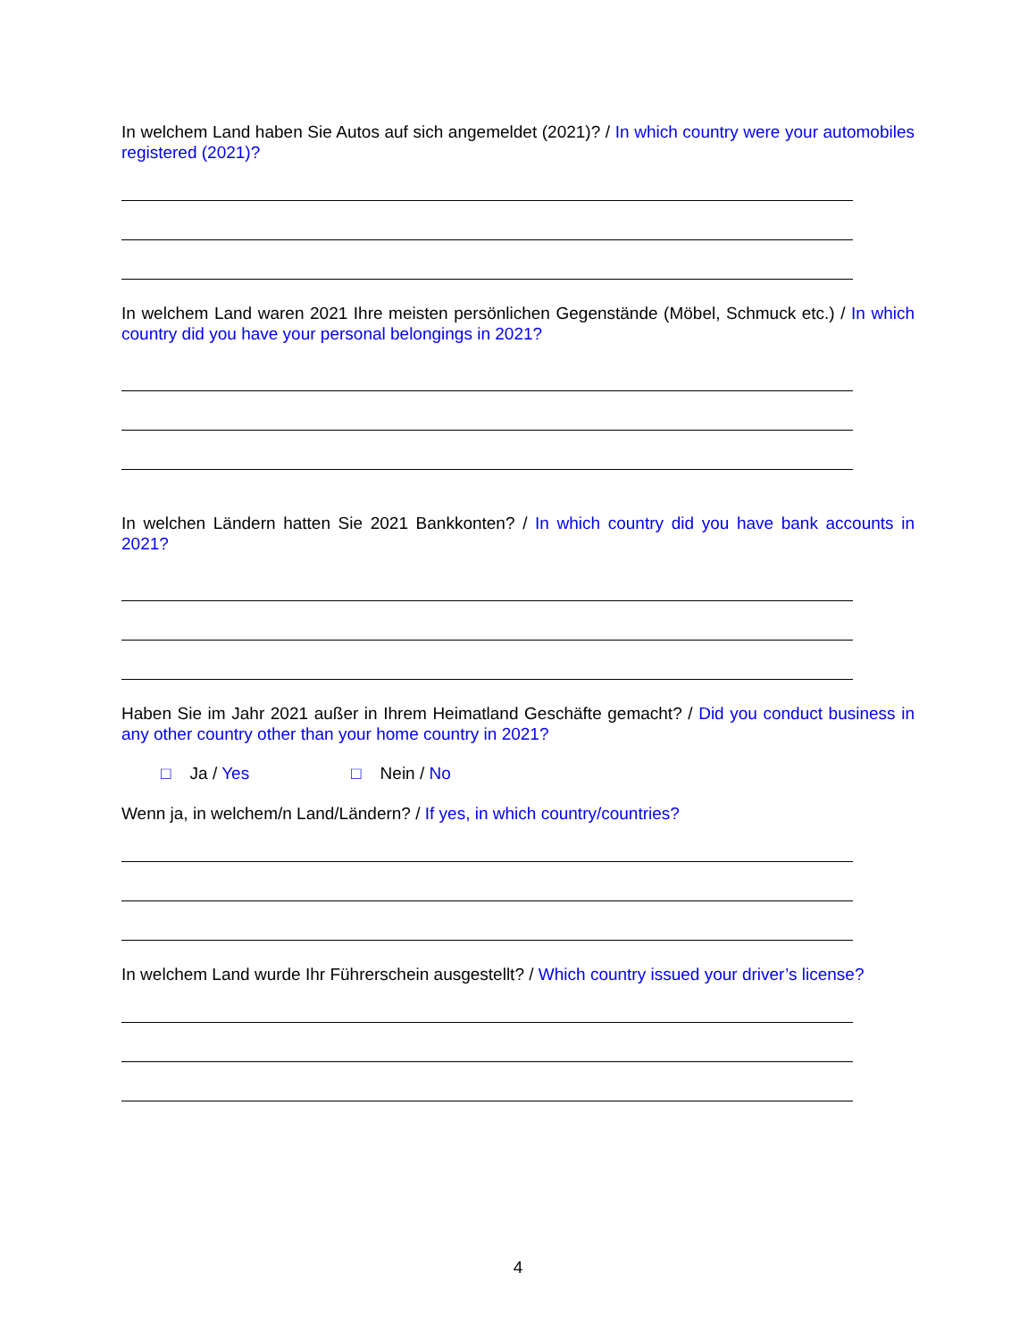In welchem Land haben Sie Autos auf sich angemeldet (2021)? / In which country were your automo­biles registered (2021)?
In welchem Land waren 2021 Ihre meisten persönlichen Gegenstände (Möbel, Schmuck etc.) / In which country did you have your personal belongings in 2021?
In welchen Ländern hatten Sie 2021 Bankkonten? / In which country did you have bank accounts in 2021?
Haben Sie im Jahr 2021 außer in Ihrem Heimatland Geschäfte gemacht? / Did you conduct business in any other country other than your home country in 2021?
□ Ja / Yes □ Nein / No
Wenn ja, in welchem/n Land/Ländern? / If yes, in which country/countries?
In welchem Land wurde Ihr Führerschein ausgestellt? / Which country issued your driver’s license?
4